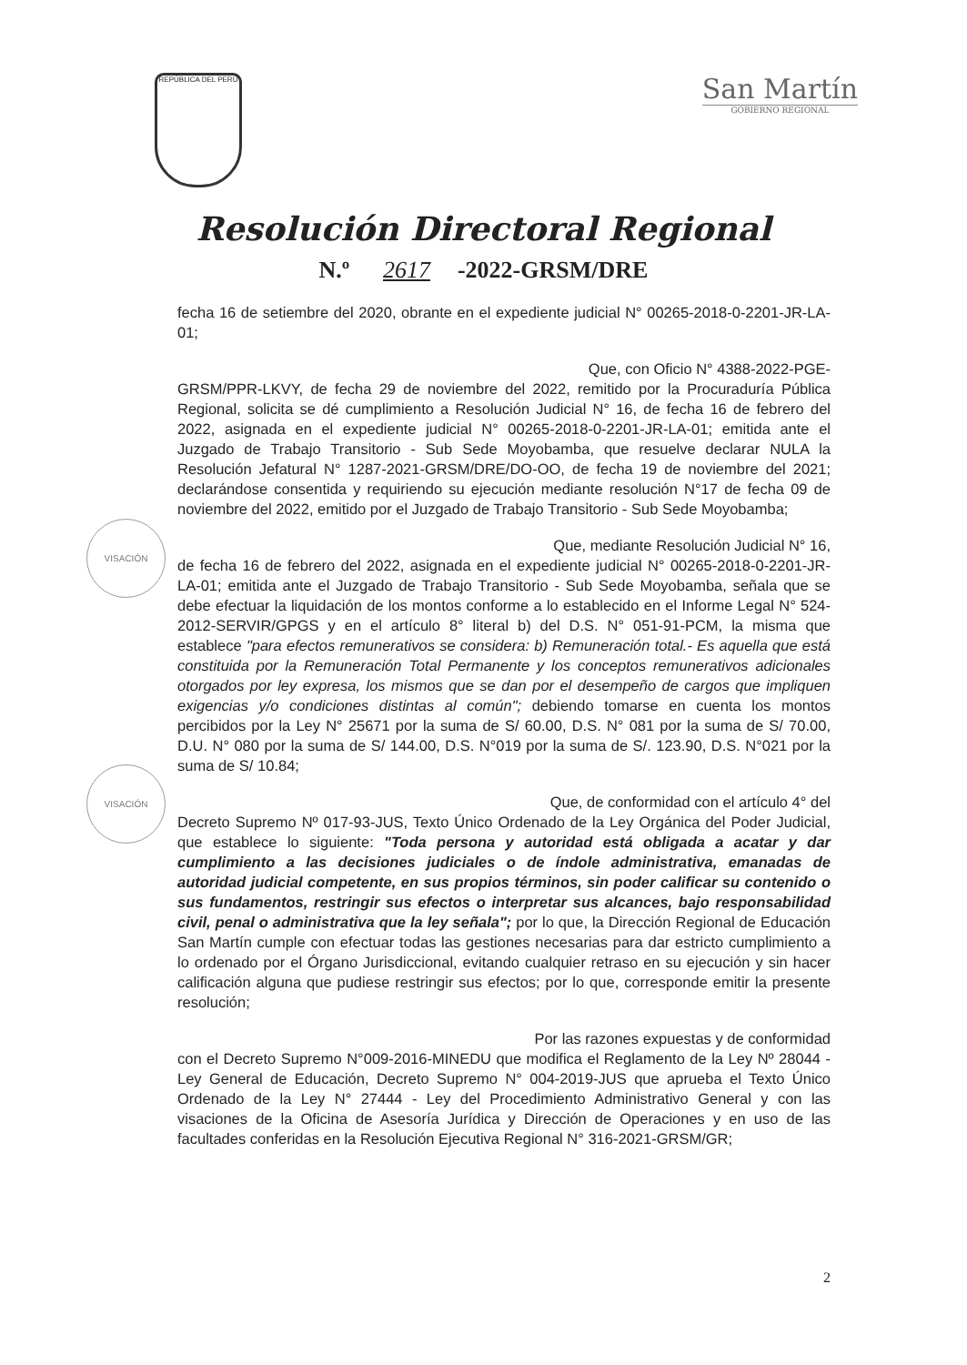REPÚBLICA DEL PERÚ
San Martín
GOBIERNO REGIONAL
Resolución Directoral Regional
N.º 2617 -2022-GRSM/DRE
VISACIÓN
VISACIÓN
fecha 16 de setiembre del 2020, obrante en el expediente judicial N° 00265-2018-0-2201-JR-LA-01;
Que, con Oficio N° 4388-2022-PGE-
GRSM/PPR-LKVY, de fecha 29 de noviembre del 2022, remitido por la Procuraduría Pública Regional, solicita se dé cumplimiento a Resolución Judicial N° 16, de fecha 16 de febrero del 2022, asignada en el expediente judicial N° 00265-2018-0-2201-JR-LA-01; emitida ante el Juzgado de Trabajo Transitorio - Sub Sede Moyobamba, que resuelve declarar NULA la Resolución Jefatural N° 1287-2021-GRSM/DRE/DO-OO, de fecha 19 de noviembre del 2021; declarándose consentida y requiriendo su ejecución mediante resolución N°17 de fecha 09 de noviembre del 2022, emitido por el Juzgado de Trabajo Transitorio - Sub Sede Moyobamba;
Que, mediante Resolución Judicial N° 16,
de fecha 16 de febrero del 2022, asignada en el expediente judicial N° 00265-2018-0-2201-JR-LA-01; emitida ante el Juzgado de Trabajo Transitorio - Sub Sede Moyobamba, señala que se debe efectuar la liquidación de los montos conforme a lo establecido en el Informe Legal N° 524-2012-SERVIR/GPGS y en el artículo 8° literal b) del D.S. N° 051-91-PCM, la misma que establece "para efectos remunerativos se considera: b) Remuneración total.- Es aquella que está constituida por la Remuneración Total Permanente y los conceptos remunerativos adicionales otorgados por ley expresa, los mismos que se dan por el desempeño de cargos que impliquen exigencias y/o condiciones distintas al común"; debiendo tomarse en cuenta los montos percibidos por la Ley N° 25671 por la suma de S/ 60.00, D.S. N° 081 por la suma de S/ 70.00, D.U. N° 080 por la suma de S/ 144.00, D.S. N°019 por la suma de S/. 123.90, D.S. N°021 por la suma de S/ 10.84;
Que, de conformidad con el artículo 4° del
Decreto Supremo Nº 017-93-JUS, Texto Único Ordenado de la Ley Orgánica del Poder Judicial, que establece lo siguiente: "Toda persona y autoridad está obligada a acatar y dar cumplimiento a las decisiones judiciales o de índole administrativa, emanadas de autoridad judicial competente, en sus propios términos, sin poder calificar su contenido o sus fundamentos, restringir sus efectos o interpretar sus alcances, bajo responsabilidad civil, penal o administrativa que la ley señala"; por lo que, la Dirección Regional de Educación San Martín cumple con efectuar todas las gestiones necesarias para dar estricto cumplimiento a lo ordenado por el Órgano Jurisdiccional, evitando cualquier retraso en su ejecución y sin hacer calificación alguna que pudiese restringir sus efectos; por lo que, corresponde emitir la presente resolución;
Por las razones expuestas y de conformidad
con el Decreto Supremo N°009-2016-MINEDU que modifica el Reglamento de la Ley Nº 28044 - Ley General de Educación, Decreto Supremo N° 004-2019-JUS que aprueba el Texto Único Ordenado de la Ley N° 27444 - Ley del Procedimiento Administrativo General y con las visaciones de la Oficina de Asesoría Jurídica y Dirección de Operaciones y en uso de las facultades conferidas en la Resolución Ejecutiva Regional N° 316-2021-GRSM/GR;
2